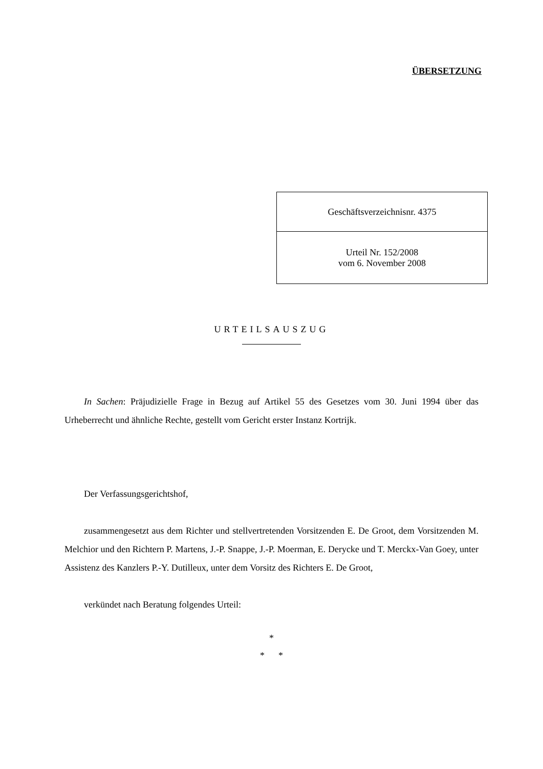ÜBERSETZUNG
| Geschäftsverzeichnisnr. 4375 |
| Urteil Nr. 152/2008 vom 6. November 2008 |
URTEILSAUSZUG
In Sachen: Präjudizielle Frage in Bezug auf Artikel 55 des Gesetzes vom 30. Juni 1994 über das Urheberrecht und ähnliche Rechte, gestellt vom Gericht erster Instanz Kortrijk.
Der Verfassungsgerichtshof,
zusammengesetzt aus dem Richter und stellvertretenden Vorsitzenden E. De Groot, dem Vorsitzenden M. Melchior und den Richtern P. Martens, J.-P. Snappe, J.-P. Moerman, E. Derycke und T. Merckx-Van Goey, unter Assistenz des Kanzlers P.-Y. Dutilleux, unter dem Vorsitz des Richters E. De Groot,
verkündet nach Beratung folgendes Urteil:
*
* *